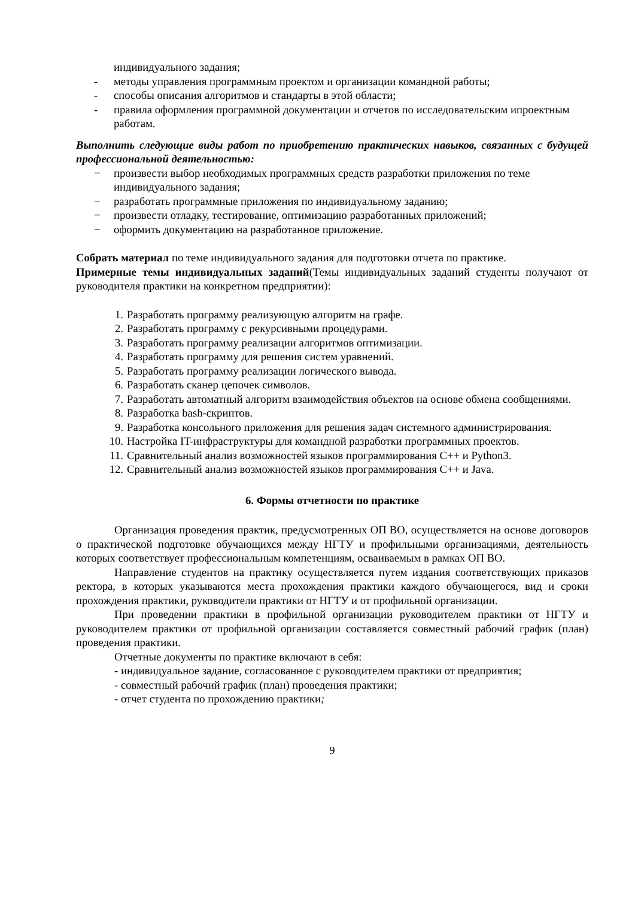индивидуального задания;
- методы управления программным проектом и организации командной работы;
- способы описания алгоритмов и стандарты в этой области;
- правила оформления программной документации и отчетов по исследовательским ипроектным работам.
Выполнить следующие виды работ по приобретению практических навыков, связанных с будущей профессиональной деятельностью:
− произвести выбор необходимых программных средств разработки приложения по теме индивидуального задания;
− разработать программные приложения по индивидуальному заданию;
− произвести отладку, тестирование, оптимизацию разработанных приложений;
− оформить документацию на разработанное приложение.
Собрать материал по теме индивидуального задания для подготовки отчета по практике.
Примерные темы индивидуальных заданий(Темы индивидуальных заданий студенты получают от руководителя практики на конкретном предприятии):
1. Разработать программу реализующую алгоритм на графе.
2. Разработать программу с рекурсивными процедурами.
3. Разработать программу реализации алгоритмов оптимизации.
4. Разработать программу для решения систем уравнений.
5. Разработать программу реализации логического вывода.
6. Разработать сканер цепочек символов.
7. Разработать автоматный алгоритм взаимодействия объектов на основе обмена сообщениями.
8. Разработка bash-скриптов.
9. Разработка консольного приложения для решения задач системного администрирования.
10. Настройка IT-инфраструктуры для командной разработки программных проектов.
11. Сравнительный анализ возможностей языков программирования C++ и Python3.
12. Сравнительный анализ возможностей языков программирования C++ и Java.
6. Формы отчетности по практике
Организация проведения практик, предусмотренных ОП ВО, осуществляется на основе договоров о практической подготовке обучающихся между НГТУ и профильными организациями, деятельность которых соответствует профессиональным компетенциям, осваиваемым в рамках ОП ВО.
Направление студентов на практику осуществляется путем издания соответствующих приказов ректора, в которых указываются места прохождения практики каждого обучающегося, вид и сроки прохождения практики, руководители практики от НГТУ и от профильной организации.
При проведении практики в профильной организации руководителем практики от НГТУ и руководителем практики от профильной организации составляется совместный рабочий график (план) проведения практики.
Отчетные документы по практике включают в себя:
- индивидуальное задание, согласованное с руководителем практики от предприятия;
- совместный рабочий график (план) проведения практики;
- отчет студента по прохождению практики;
9